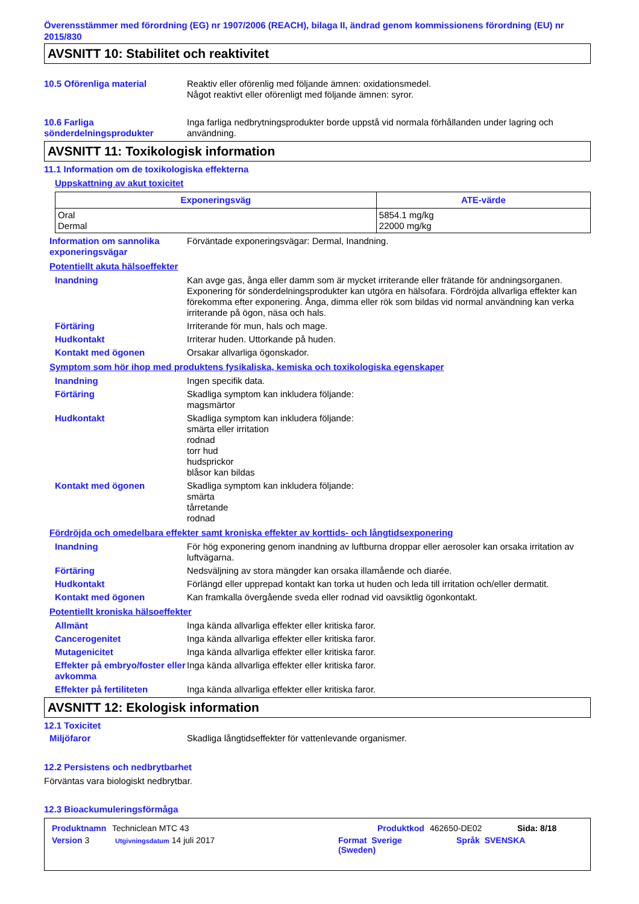Överensstämmer med förordning (EG) nr 1907/2006 (REACH), bilaga II, ändrad genom kommissionens förordning (EU) nr 2015/830
AVSNITT 10: Stabilitet och reaktivitet
10.5 Oförenliga material Reaktiv eller oförenlig med följande ämnen: oxidationsmedel.
Något reaktivt eller oförenligt med följande ämnen: syror.
10.6 Farliga sönderdelningsprodukter
Inga farliga nedbrytningsprodukter borde uppstå vid normala förhållanden under lagring och användning.
AVSNITT 11: Toxikologisk information
11.1 Information om de toxikologiska effekterna
Uppskattning av akut toxicitet
| Exponeringsväg | ATE-värde |
| --- | --- |
| Oral Dermal | 5854.1 mg/kg 22000 mg/kg |
Information om sannolika exponeringsvägar
Förväntade exponeringsvägar: Dermal, Inandning.
Potentiellt akuta hälsoeffekter
Inandning Kan avge gas, ånga eller damm som är mycket irriterande eller frätande för andningsorganen. Exponering för sönderdelningsprodukter kan utgöra en hälsofara. Fördröjda allvarliga effekter kan förekomma efter exponering. Ånga, dimma eller rök som bildas vid normal användning kan verka irriterande på ögon, näsa och hals.
Förtäring Irriterande för mun, hals och mage.
Hudkontakt Irriterar huden. Uttorkande på huden.
Kontakt med ögonen Orsakar allvarliga ögonskador.
Symptom som hör ihop med produktens fysikaliska, kemiska och toxikologiska egenskaper
Inandning Ingen specifik data.
Förtäring Skadliga symptom kan inkludera följande:
magsmärtor
Hudkontakt Skadliga symptom kan inkludera följande:
smärta eller irritation
rodnad
torr hud
hudsprickor
blåsor kan bildas
Kontakt med ögonen Skadliga symptom kan inkludera följande:
smärta
tårretande
rodnad
Fördröjda och omedelbara effekter samt kroniska effekter av korttids- och långtidsexponering
Inandning För hög exponering genom inandning av luftburna droppar eller aerosoler kan orsaka irritation av luftvägarna.
Förtäring Nedsväljning av stora mängder kan orsaka illamående och diarée.
Hudkontakt Förlängd eller upprepad kontakt kan torka ut huden och leda till irritation och/eller dermatit.
Kontakt med ögonen Kan framkalla övergående sveda eller rodnad vid oavsiktlig ögonkontakt.
Potentiellt kroniska hälsoeffekter
Allmänt Inga kända allvarliga effekter eller kritiska faror.
Cancerogenitet Inga kända allvarliga effekter eller kritiska faror.
Mutagenicitet Inga kända allvarliga effekter eller kritiska faror.
Effekter på embryo/foster eller avkomma
Inga kända allvarliga effekter eller kritiska faror.
Effekter på fertiliteten Inga kända allvarliga effekter eller kritiska faror.
AVSNITT 12: Ekologisk information
12.1 Toxicitet
Miljöfaror Skadliga långtidseffekter för vattenlevande organismer.
12.2 Persistens och nedbrytbarhet
Förväntas vara biologiskt nedbrytbar.
12.3 Bioackumuleringsförmåga
Produktnamn Techniclean MTC 43 Produktkod 462650-DE02 Sida: 8/18
Version 3 Utgivningsdatum 14 juli 2017 Format Sverige
(Sweden) Språk SVENSKA